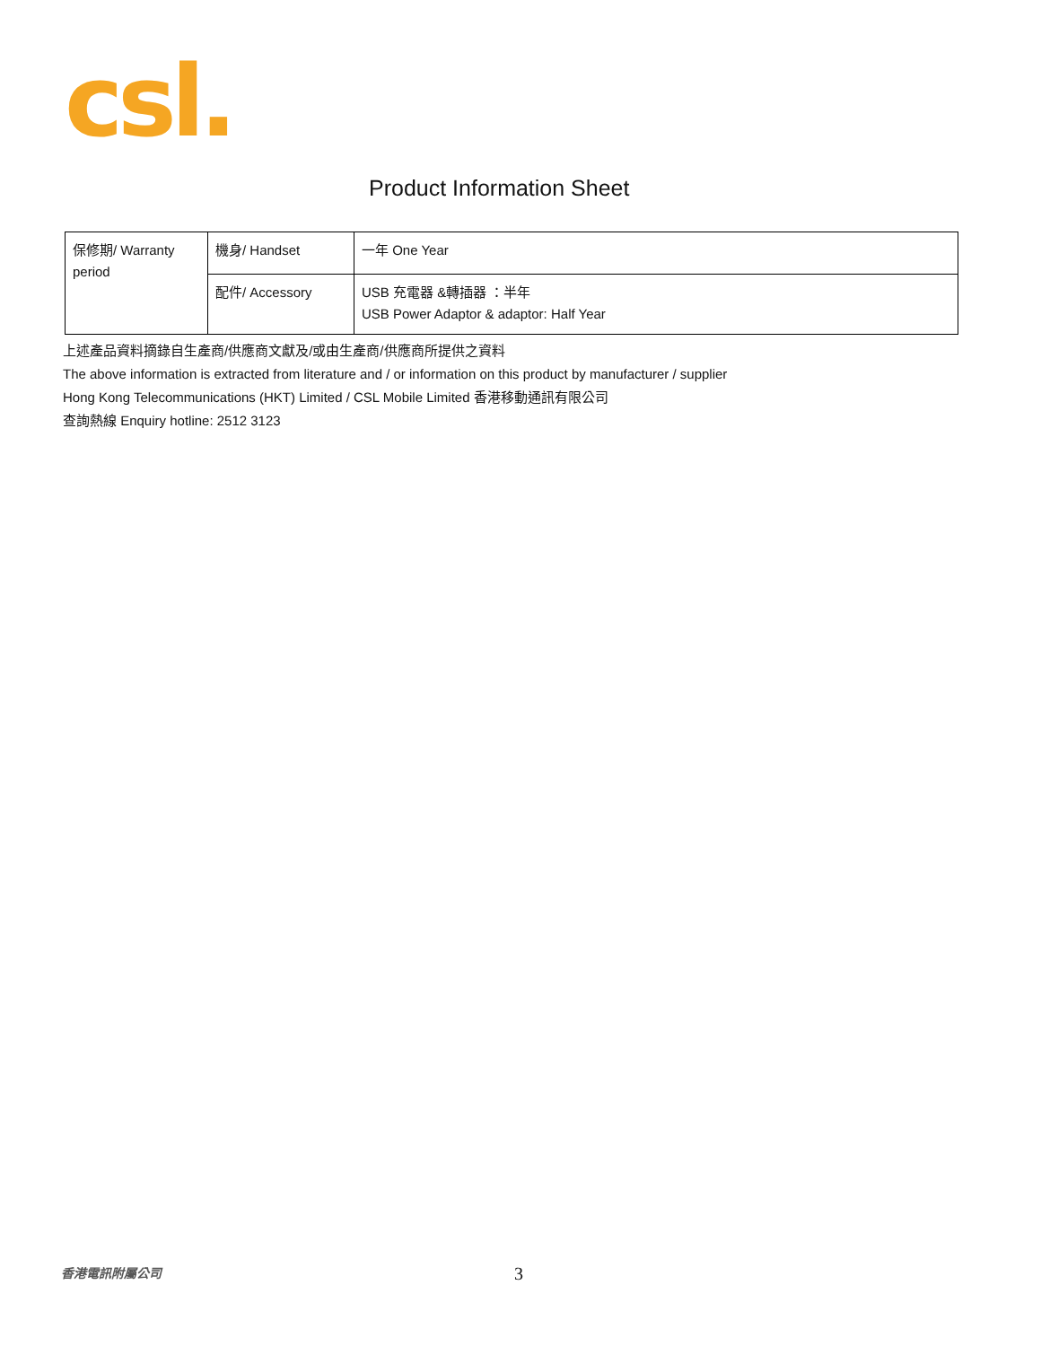csl.
Product Information Sheet
| 保修期/ Warranty period | 機身/ Handset | 一年 One Year |
| | 配件/ Accessory | USB 充電器 &轉插器 ：半年 USB Power Adaptor & adaptor: Half Year |
上述產品資料摘錄自生產商/供應商文獻及/或由生產商/供應商所提供之資料
The above information is extracted from literature and / or information on this product by manufacturer / supplier
Hong Kong Telecommunications (HKT) Limited / CSL Mobile Limited 香港移動通訊有限公司
查詢熱線 Enquiry hotline: 2512 3123
香港電訊附屬公司 3